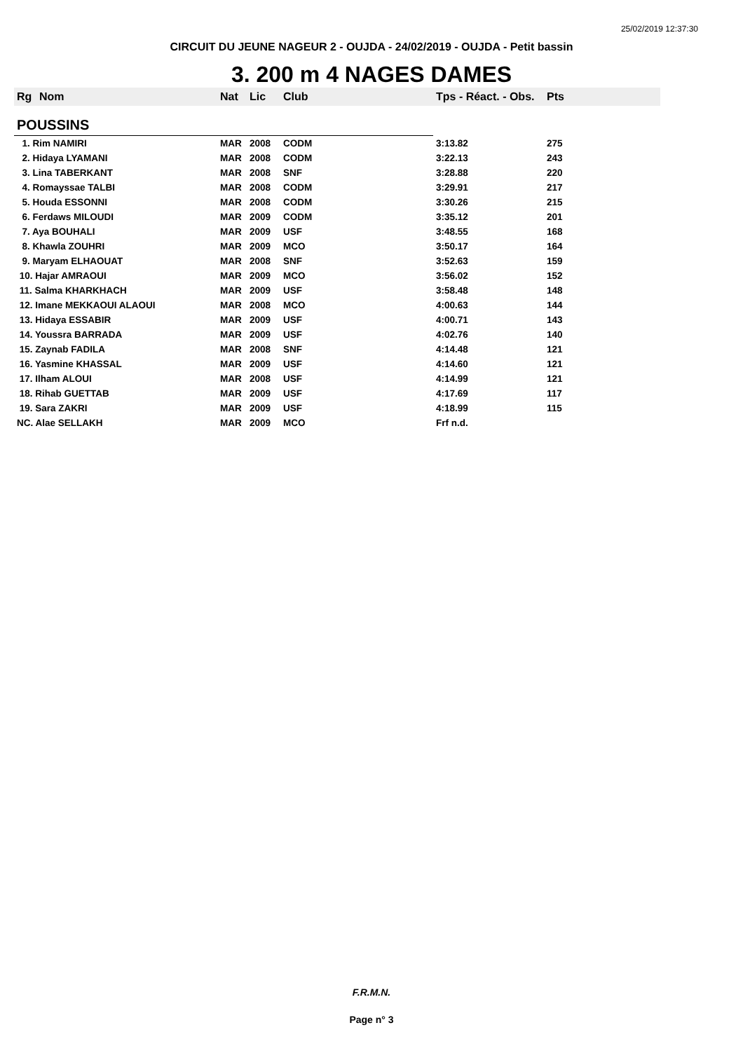25/02/2019 12:37:30
CIRCUIT DU JEUNE NAGEUR 2 - OUJDA - 24/02/2019 - OUJDA - Petit bassin
3. 200 m 4 NAGES DAMES
| Rg | Nom | Nat | Lic | Club | Tps - Réact. - Obs. | Pts |
| --- | --- | --- | --- | --- | --- | --- |
| POUSSINS | | | | | | |
| 1. Rim NAMIRI | | MAR | 2008 | CODM | 3:13.82 | 275 |
| 2. Hidaya LYAMANI | | MAR | 2008 | CODM | 3:22.13 | 243 |
| 3. Lina TABERKANT | | MAR | 2008 | SNF | 3:28.88 | 220 |
| 4. Romayssae TALBI | | MAR | 2008 | CODM | 3:29.91 | 217 |
| 5. Houda ESSONNI | | MAR | 2008 | CODM | 3:30.26 | 215 |
| 6. Ferdaws MILOUDI | | MAR | 2009 | CODM | 3:35.12 | 201 |
| 7. Aya BOUHALI | | MAR | 2009 | USF | 3:48.55 | 168 |
| 8. Khawla ZOUHRI | | MAR | 2009 | MCO | 3:50.17 | 164 |
| 9. Maryam ELHAOUAT | | MAR | 2008 | SNF | 3:52.63 | 159 |
| 10. Hajar AMRAOUI | | MAR | 2009 | MCO | 3:56.02 | 152 |
| 11. Salma KHARKHACH | | MAR | 2009 | USF | 3:58.48 | 148 |
| 12. Imane MEKKAOUI ALAOUI | | MAR | 2008 | MCO | 4:00.63 | 144 |
| 13. Hidaya ESSABIR | | MAR | 2009 | USF | 4:00.71 | 143 |
| 14. Youssra BARRADA | | MAR | 2009 | USF | 4:02.76 | 140 |
| 15. Zaynab FADILA | | MAR | 2008 | SNF | 4:14.48 | 121 |
| 16. Yasmine KHASSAL | | MAR | 2009 | USF | 4:14.60 | 121 |
| 17. Ilham ALOUI | | MAR | 2008 | USF | 4:14.99 | 121 |
| 18. Rihab GUETTAB | | MAR | 2009 | USF | 4:17.69 | 117 |
| 19. Sara ZAKRI | | MAR | 2009 | USF | 4:18.99 | 115 |
| NC. Alae SELLAKH | | MAR | 2009 | MCO | Frf n.d. | |
F.R.M.N.
Page n° 3